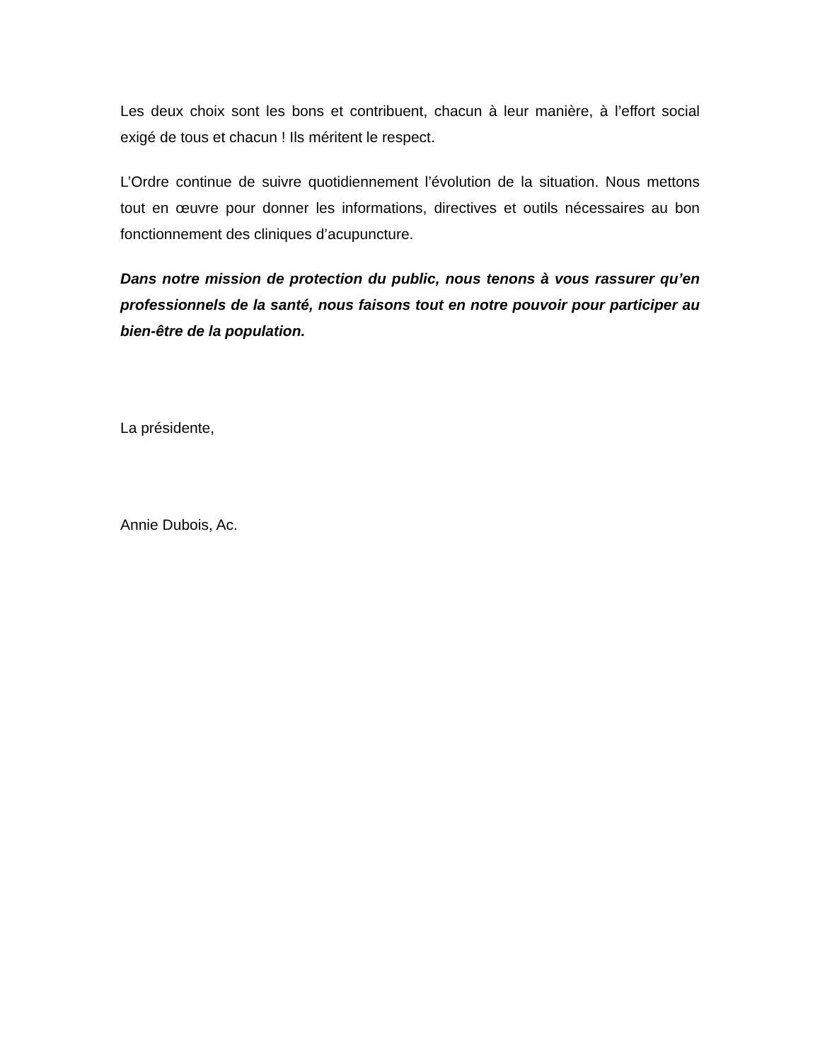Les deux choix sont les bons et contribuent, chacun à leur manière, à l’effort social exigé de tous et chacun ! Ils méritent le respect.
L’Ordre continue de suivre quotidiennement l’évolution de la situation. Nous mettons tout en œuvre pour donner les informations, directives et outils nécessaires au bon fonctionnement des cliniques d’acupuncture.
Dans notre mission de protection du public, nous tenons à vous rassurer qu’en professionnels de la santé, nous faisons tout en notre pouvoir pour participer au bien-être de la population.
La présidente,
Annie Dubois, Ac.